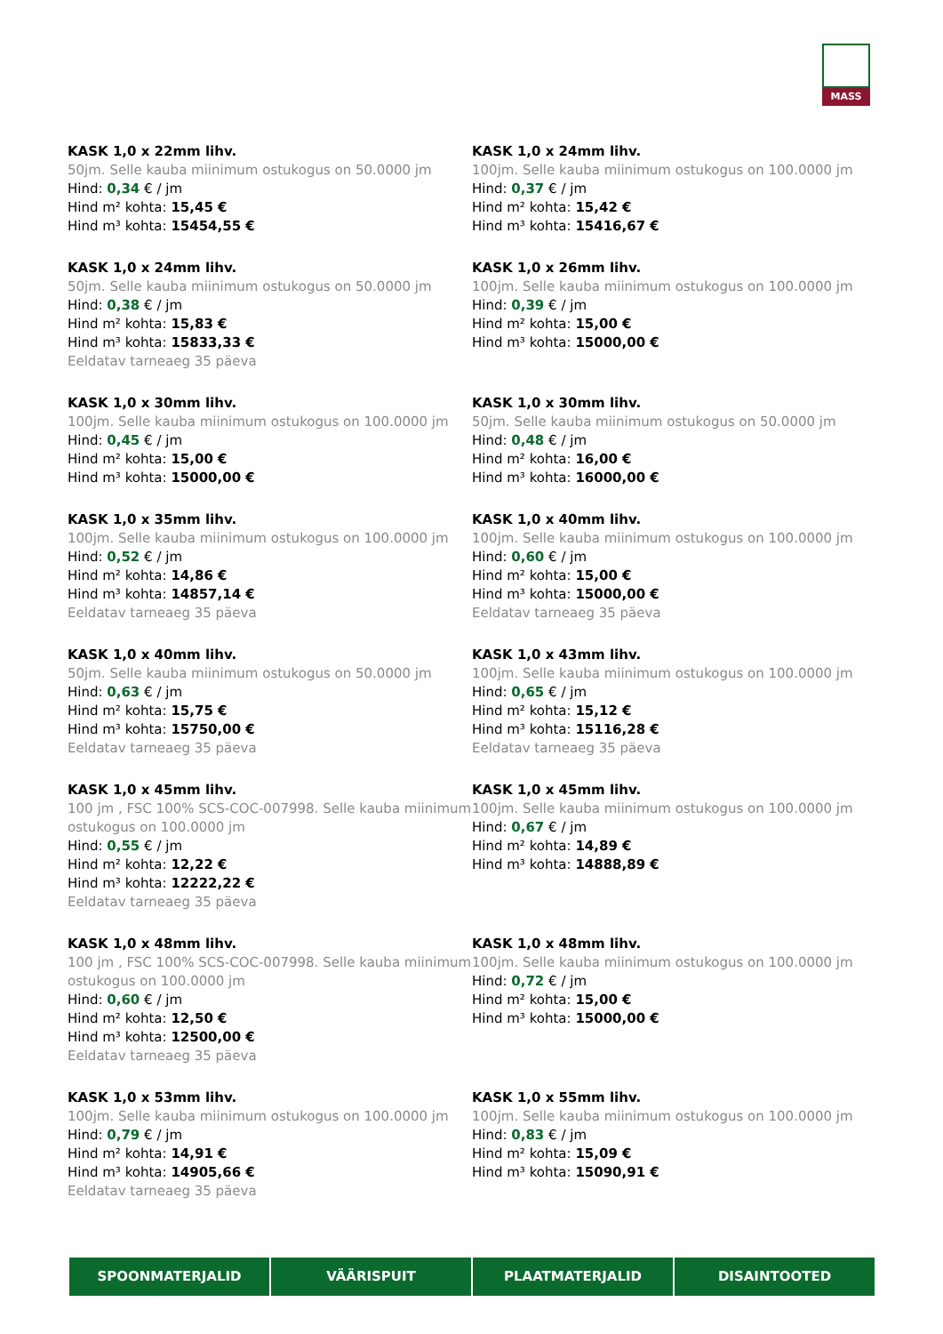MASS
KASK 1,0 x 22mm lihv.
50jm. Selle kauba miinimum ostukogus on 50.0000 jm
Hind: 0,34 € / jm
Hind m² kohta: 15,45 €
Hind m³ kohta: 15454,55 €
KASK 1,0 x 24mm lihv.
100jm. Selle kauba miinimum ostukogus on 100.0000 jm
Hind: 0,37 € / jm
Hind m² kohta: 15,42 €
Hind m³ kohta: 15416,67 €
KASK 1,0 x 24mm lihv.
50jm. Selle kauba miinimum ostukogus on 50.0000 jm
Hind: 0,38 € / jm
Hind m² kohta: 15,83 €
Hind m³ kohta: 15833,33 €
Eeldatav tarneaeg 35 päeva
KASK 1,0 x 26mm lihv.
100jm. Selle kauba miinimum ostukogus on 100.0000 jm
Hind: 0,39 € / jm
Hind m² kohta: 15,00 €
Hind m³ kohta: 15000,00 €
KASK 1,0 x 30mm lihv.
100jm. Selle kauba miinimum ostukogus on 100.0000 jm
Hind: 0,45 € / jm
Hind m² kohta: 15,00 €
Hind m³ kohta: 15000,00 €
KASK 1,0 x 30mm lihv.
50jm. Selle kauba miinimum ostukogus on 50.0000 jm
Hind: 0,48 € / jm
Hind m² kohta: 16,00 €
Hind m³ kohta: 16000,00 €
KASK 1,0 x 35mm lihv.
100jm. Selle kauba miinimum ostukogus on 100.0000 jm
Hind: 0,52 € / jm
Hind m² kohta: 14,86 €
Hind m³ kohta: 14857,14 €
Eeldatav tarneaeg 35 päeva
KASK 1,0 x 40mm lihv.
100jm. Selle kauba miinimum ostukogus on 100.0000 jm
Hind: 0,60 € / jm
Hind m² kohta: 15,00 €
Hind m³ kohta: 15000,00 €
Eeldatav tarneaeg 35 päeva
KASK 1,0 x 40mm lihv.
50jm. Selle kauba miinimum ostukogus on 50.0000 jm
Hind: 0,63 € / jm
Hind m² kohta: 15,75 €
Hind m³ kohta: 15750,00 €
Eeldatav tarneaeg 35 päeva
KASK 1,0 x 43mm lihv.
100jm. Selle kauba miinimum ostukogus on 100.0000 jm
Hind: 0,65 € / jm
Hind m² kohta: 15,12 €
Hind m³ kohta: 15116,28 €
Eeldatav tarneaeg 35 päeva
KASK 1,0 x 45mm lihv.
100 jm , FSC 100% SCS-COC-007998. Selle kauba miinimum ostukogus on 100.0000 jm
Hind: 0,55 € / jm
Hind m² kohta: 12,22 €
Hind m³ kohta: 12222,22 €
Eeldatav tarneaeg 35 päeva
KASK 1,0 x 45mm lihv.
100jm. Selle kauba miinimum ostukogus on 100.0000 jm
Hind: 0,67 € / jm
Hind m² kohta: 14,89 €
Hind m³ kohta: 14888,89 €
KASK 1,0 x 48mm lihv.
100 jm , FSC 100% SCS-COC-007998. Selle kauba miinimum ostukogus on 100.0000 jm
Hind: 0,60 € / jm
Hind m² kohta: 12,50 €
Hind m³ kohta: 12500,00 €
Eeldatav tarneaeg 35 päeva
KASK 1,0 x 48mm lihv.
100jm. Selle kauba miinimum ostukogus on 100.0000 jm
Hind: 0,72 € / jm
Hind m² kohta: 15,00 €
Hind m³ kohta: 15000,00 €
KASK 1,0 x 53mm lihv.
100jm. Selle kauba miinimum ostukogus on 100.0000 jm
Hind: 0,79 € / jm
Hind m² kohta: 14,91 €
Hind m³ kohta: 14905,66 €
Eeldatav tarneaeg 35 päeva
KASK 1,0 x 55mm lihv.
100jm. Selle kauba miinimum ostukogus on 100.0000 jm
Hind: 0,83 € / jm
Hind m² kohta: 15,09 €
Hind m³ kohta: 15090,91 €
SPOONMATERJALID VÄÄRISPUIT PLAATMATERJALID DISAINTOOTED